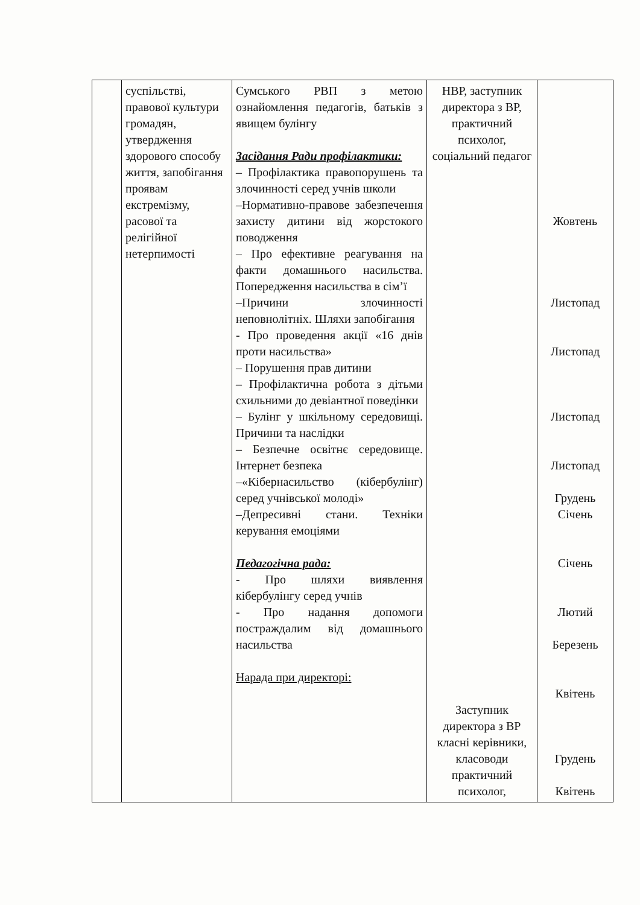| | суспільстві, правової культури громадян, утвердження здорового способу життя, запобігання проявам екстремізму, расової та релігійної нетерпимості | Сумського РВП з метою ознайомлення педагогів, батьків з явищем булінгу Засідання Ради профілактики: – Профілактика правопорушень та злочинності серед учнів школи –Нормативно-правове забезпечення захисту дитини від жорстокого поводження – Про ефективне реагування на факти домашнього насильства. Попередження насильства в сім’ї –Причини злочинності неповнолітніх. Шляхи запобігання - Про проведення акції «16 днів проти насильства» – Порушення прав дитини – Профілактична робота з дітьми схильними до девіантної поведінки – Булінг у шкільному середовищі. Причини та наслідки – Безпечне освітнє середовище. Інтернет безпека –«Кібернасильство (кібербулінг) серед учнівської молоді» –Депресивні стани. Техніки керування емоціями Педагогічна рада: - Про шляхи виявлення кібербулінгу серед учнів - Про надання допомоги постраждалим від домашнього насильства Нарада при директорі: | НВР, заступник директора з ВР, практичний психолог, соціальний педагог Заступник директора з ВР класні керівники, класоводи практичний психолог, | Жовтень Листопад Листопад Листопад Листопад Грудень Січень Січень Лютий Березень Квітень Грудень Квітень |